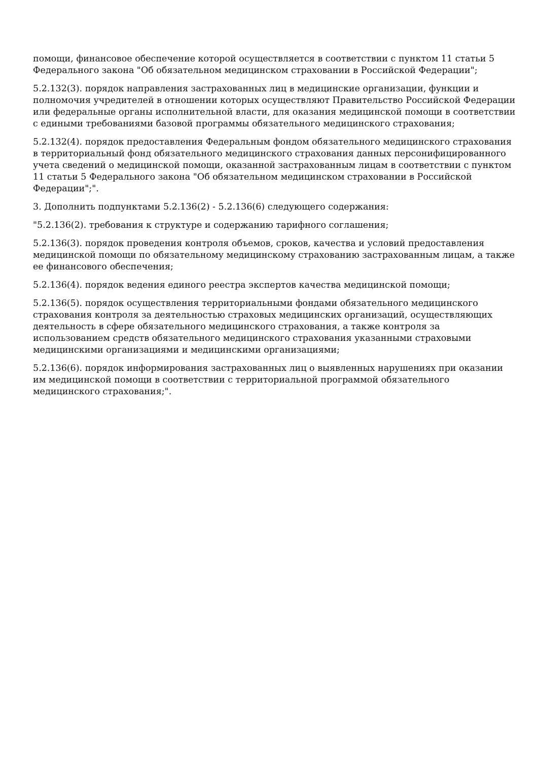помощи, финансовое обеспечение которой осуществляется в соответствии с пунктом 11 статьи 5 Федерального закона "Об обязательном медицинском страховании в Российской Федерации";
5.2.132(3). порядок направления застрахованных лиц в медицинские организации, функции и полномочия учредителей в отношении которых осуществляют Правительство Российской Федерации или федеральные органы исполнительной власти, для оказания медицинской помощи в соответствии с едиными требованиями базовой программы обязательного медицинского страхования;
5.2.132(4). порядок предоставления Федеральным фондом обязательного медицинского страхования в территориальный фонд обязательного медицинского страхования данных персонифицированного учета сведений о медицинской помощи, оказанной застрахованным лицам в соответствии с пунктом 11 статьи 5 Федерального закона "Об обязательном медицинском страховании в Российской Федерации";".
3. Дополнить подпунктами 5.2.136(2) - 5.2.136(6) следующего содержания:
"5.2.136(2). требования к структуре и содержанию тарифного соглашения;
5.2.136(3). порядок проведения контроля объемов, сроков, качества и условий предоставления медицинской помощи по обязательному медицинскому страхованию застрахованным лицам, а также ее финансового обеспечения;
5.2.136(4). порядок ведения единого реестра экспертов качества медицинской помощи;
5.2.136(5). порядок осуществления территориальными фондами обязательного медицинского страхования контроля за деятельностью страховых медицинских организаций, осуществляющих деятельность в сфере обязательного медицинского страхования, а также контроля за использованием средств обязательного медицинского страхования указанными страховыми медицинскими организациями и медицинскими организациями;
5.2.136(6). порядок информирования застрахованных лиц о выявленных нарушениях при оказании им медицинской помощи в соответствии с территориальной программой обязательного медицинского страхования;".